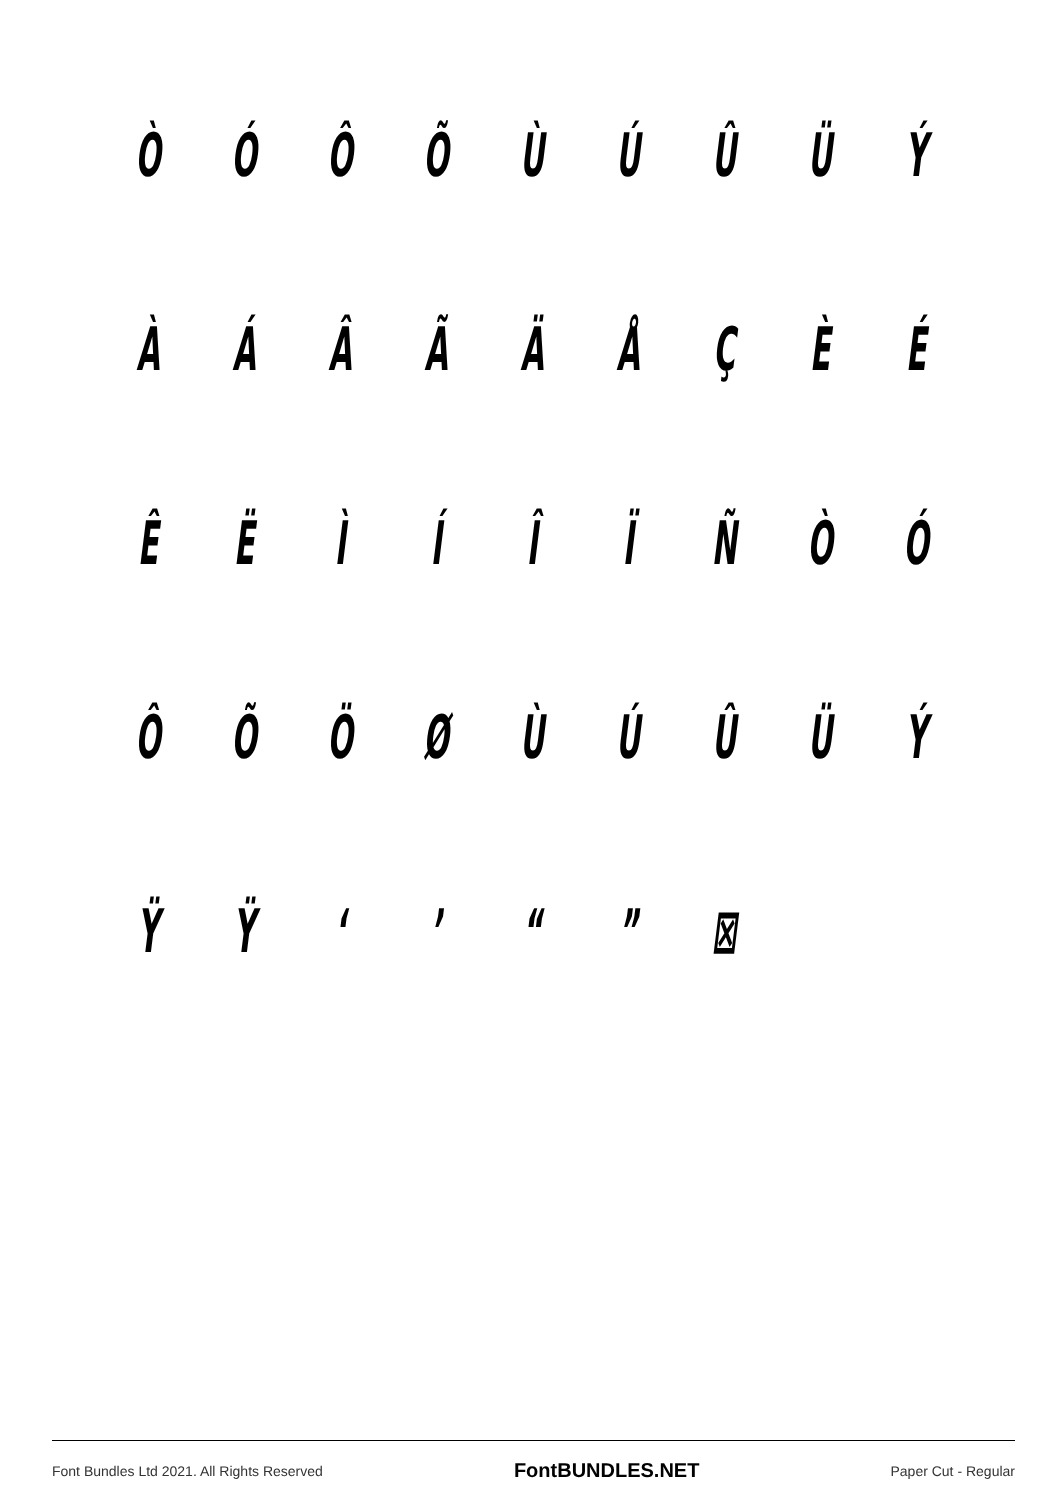Ò Ó Ô Õ Ù Ú Û Ü Ý
À Á Â Ã Ä Å Ç È É
Ê Ë Ì Í Î Ï Ñ Ò Ó
Ô Õ Ö Ø Ù Ú Û Ü Ý
Ÿ Ÿ ‘ ’ “ ” ⊠
Font Bundles Ltd 2021. All Rights Reserved FontBUNDLES.NET Paper Cut - Regular